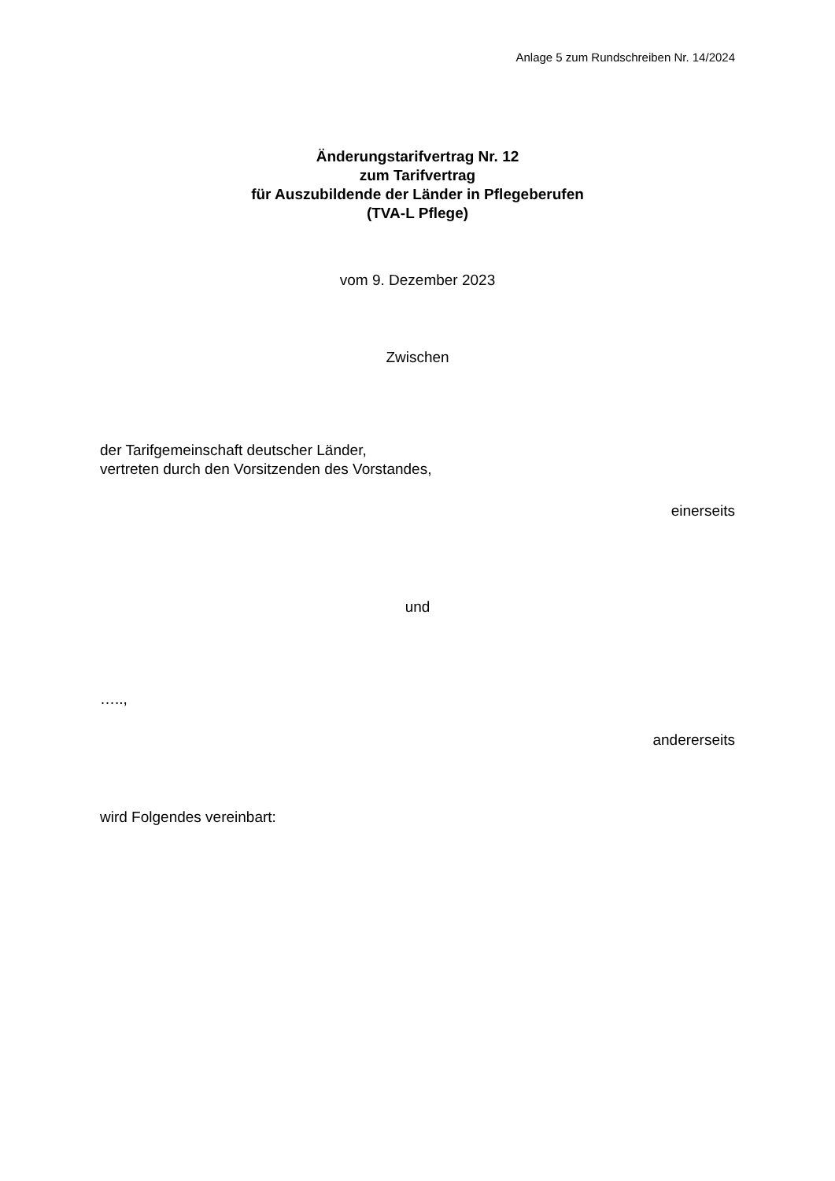Anlage 5 zum Rundschreiben Nr. 14/2024
Änderungstarifvertrag Nr. 12
zum Tarifvertrag
für Auszubildende der Länder in Pflegeberufen
(TVA-L Pflege)
vom 9. Dezember 2023
Zwischen
der Tarifgemeinschaft deutscher Länder,
vertreten durch den Vorsitzenden des Vorstandes,
einerseits
und
…..,
andererseits
wird Folgendes vereinbart: